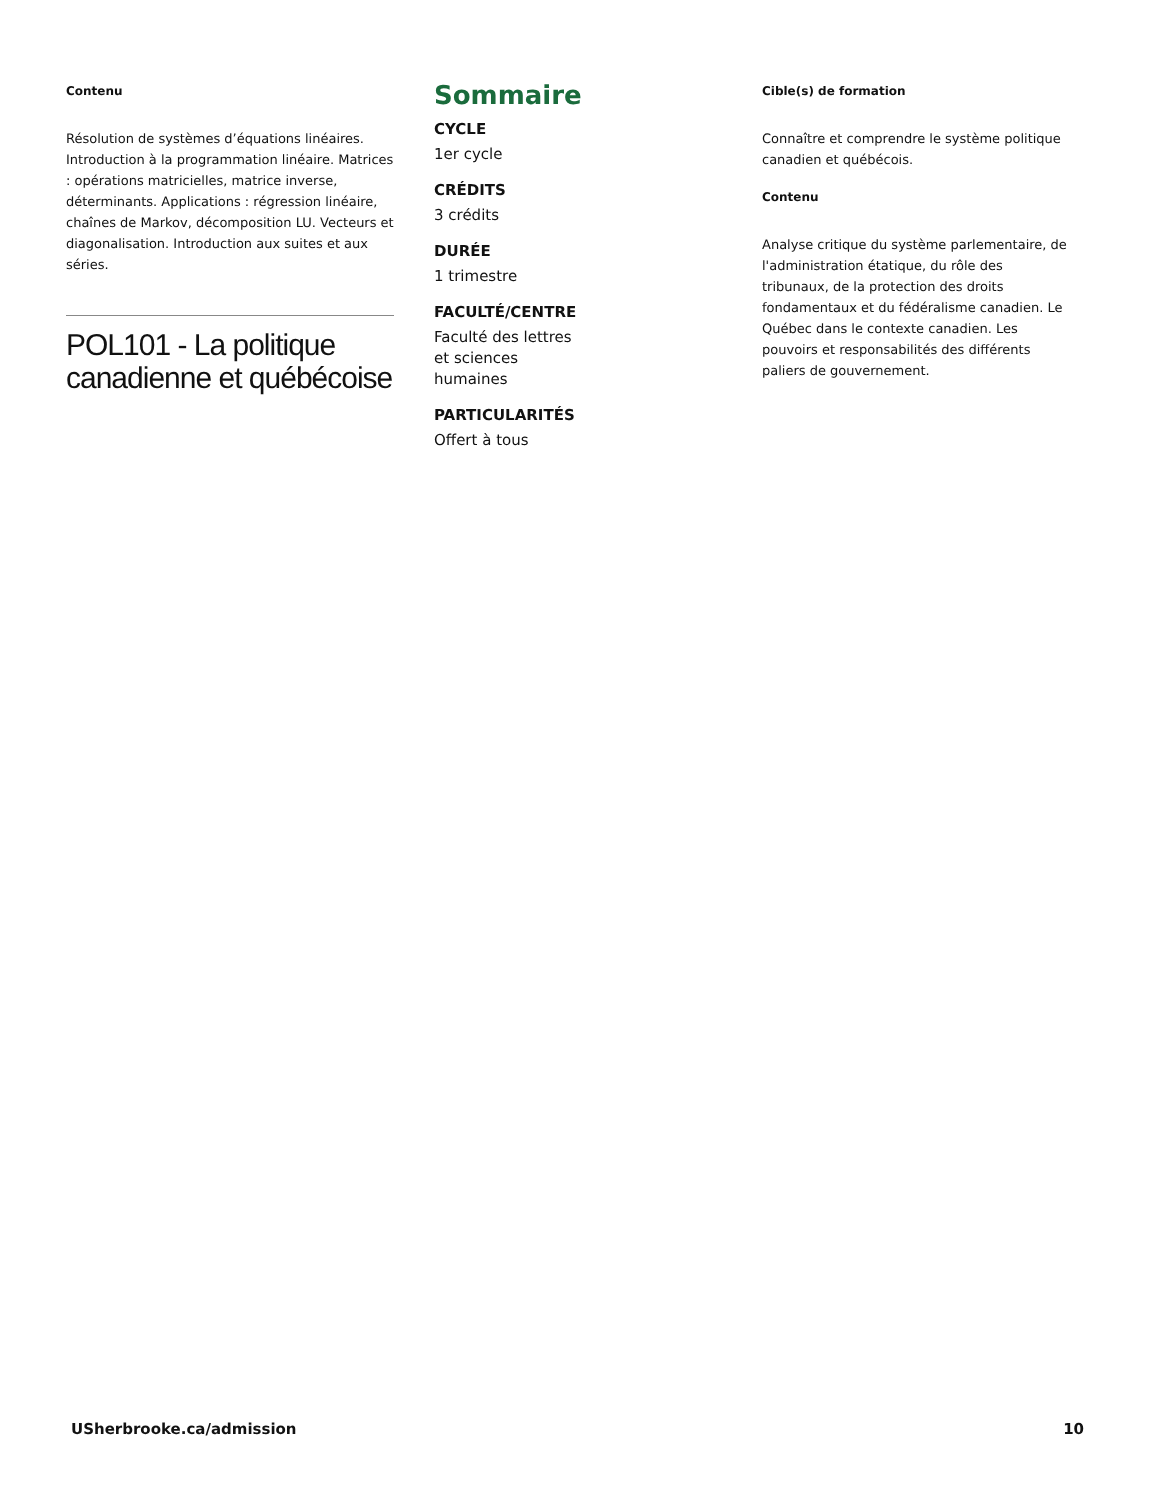Contenu
Résolution de systèmes d’équations linéaires. Introduction à la programmation linéaire. Matrices : opérations matricielles, matrice inverse, déterminants. Applications : régression linéaire, chaînes de Markov, décomposition LU. Vecteurs et diagonalisation. Introduction aux suites et aux séries.
POL101 - La politique canadienne et québécoise
Sommaire
CYCLE
1er cycle
CRÉDITS
3 crédits
DURÉE
1 trimestre
FACULTÉ/CENTRE
Faculté des lettres
et sciences
humaines
PARTICULARITÉS
Offert à tous
Cible(s) de formation
Connaître et comprendre le système politique canadien et québécois.
Contenu
Analyse critique du système parlementaire, de l'administration étatique, du rôle des tribunaux, de la protection des droits fondamentaux et du fédéralisme canadien. Le Québec dans le contexte canadien. Les pouvoirs et responsabilités des différents paliers de gouvernement.
USherbrooke.ca/admission 10